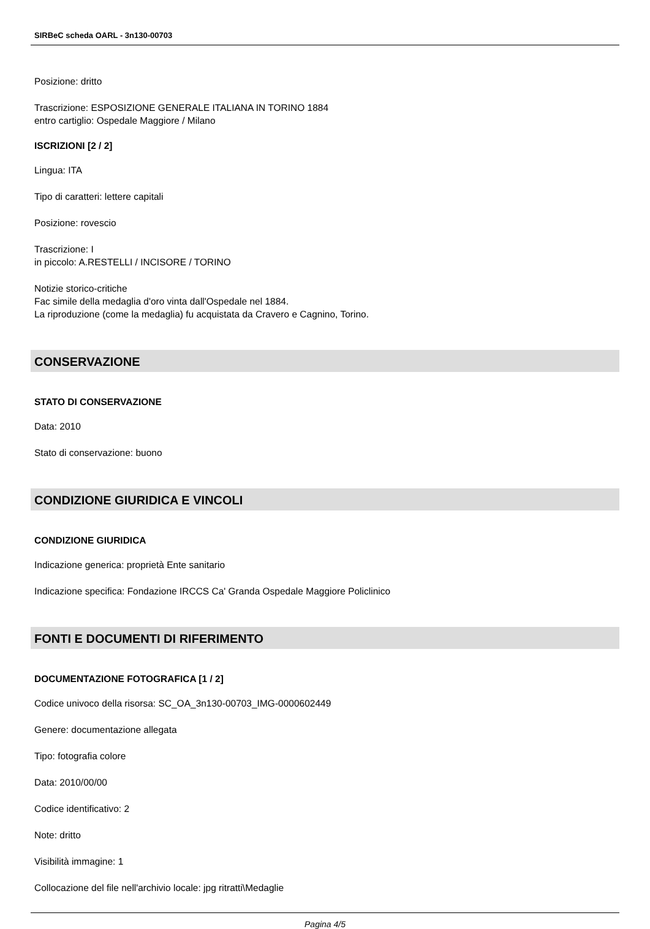SIRBeC scheda OARL - 3n130-00703
Posizione: dritto
Trascrizione: ESPOSIZIONE GENERALE ITALIANA IN TORINO 1884
entro cartiglio: Ospedale Maggiore / Milano
ISCRIZIONI [2 / 2]
Lingua: ITA
Tipo di caratteri: lettere capitali
Posizione: rovescio
Trascrizione: I
in piccolo: A.RESTELLI / INCISORE / TORINO
Notizie storico-critiche
Fac simile della medaglia d'oro vinta dall'Ospedale nel 1884.
La riproduzione (come la medaglia) fu acquistata da Cravero e Cagnino, Torino.
CONSERVAZIONE
STATO DI CONSERVAZIONE
Data: 2010
Stato di conservazione: buono
CONDIZIONE GIURIDICA E VINCOLI
CONDIZIONE GIURIDICA
Indicazione generica: proprietà Ente sanitario
Indicazione specifica: Fondazione IRCCS Ca' Granda Ospedale Maggiore Policlinico
FONTI E DOCUMENTI DI RIFERIMENTO
DOCUMENTAZIONE FOTOGRAFICA [1 / 2]
Codice univoco della risorsa: SC_OA_3n130-00703_IMG-0000602449
Genere: documentazione allegata
Tipo: fotografia colore
Data: 2010/00/00
Codice identificativo: 2
Note: dritto
Visibilità immagine: 1
Collocazione del file nell'archivio locale: jpg ritratti\Medaglie
Pagina 4/5